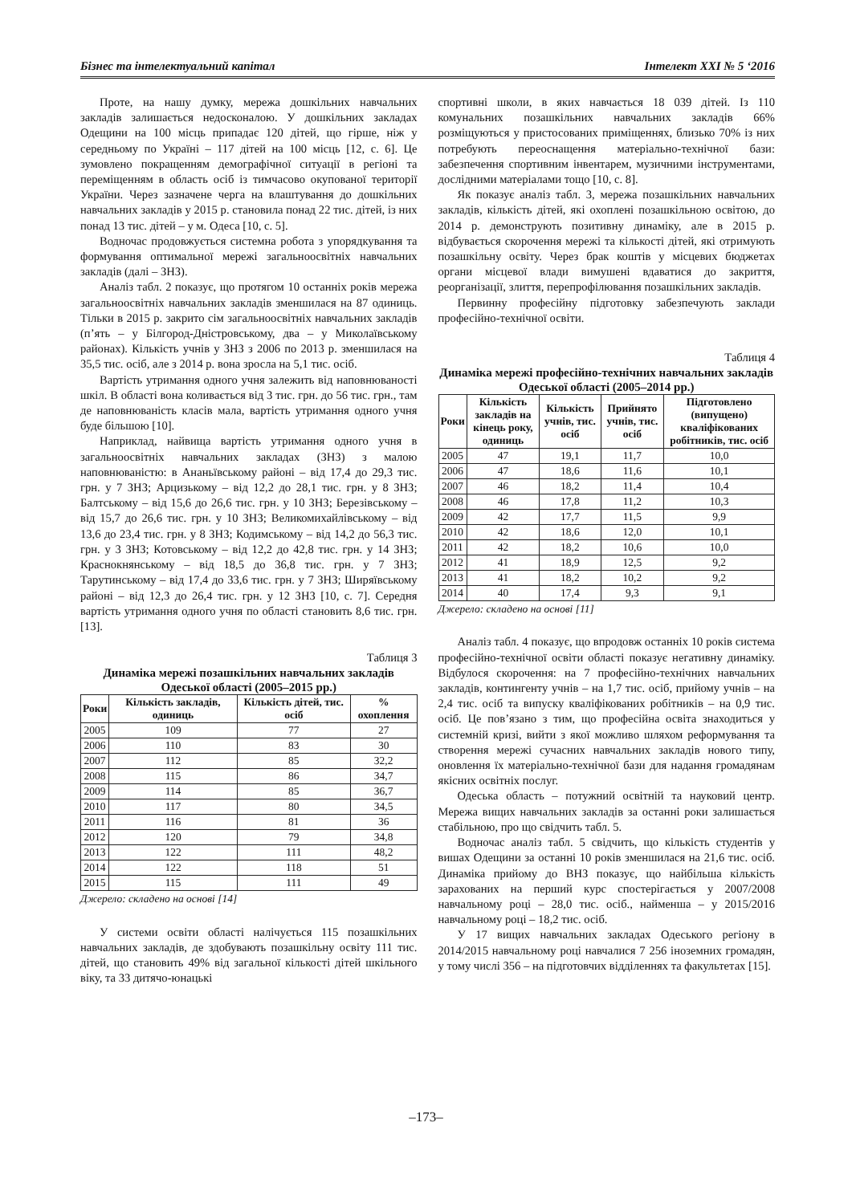Бізнес та інтелектуальний капітал Інтелект XXI № 5 ‘2016
Проте, на нашу думку, мережа дошкільних навчальних закладів залишається недосконалою. У дошкільних закладах Одещини на 100 місць припадає 120 дітей, що гірше, ніж у середньому по Україні – 117 дітей на 100 місць [12, с. 6]. Це зумовлено покращенням демографічної ситуації в регіоні та переміщенням в область осіб із тимчасово окупованої території України. Через зазначене черга на влаштування до дошкільних навчальних закладів у 2015 р. становила понад 22 тис. дітей, із них понад 13 тис. дітей – у м. Одеса [10, с. 5].
Водночас продовжується системна робота з упорядкування та формування оптимальної мережі загальноосвітніх навчальних закладів (далі – ЗНЗ).
Аналіз табл. 2 показує, що протягом 10 останніх років мережа загальноосвітніх навчальних закладів зменшилася на 87 одиниць. Тільки в 2015 р. закрито сім загальноосвітніх навчальних закладів (п’ять – у Білгород-Дністровському, два – у Миколаївському районах). Кількість учнів у ЗНЗ з 2006 по 2013 р. зменшилася на 35,5 тис. осіб, але з 2014 р. вона зросла на 5,1 тис. осіб.
Вартість утримання одного учня залежить від наповнюваності шкіл. В області вона коливається від 3 тис. грн. до 56 тис. грн., там де наповнюваність класів мала, вартість утримання одного учня буде більшою [10].
Наприклад, найвища вартість утримання одного учня в загальноосвітніх навчальних закладах (ЗНЗ) з малою наповнюваністю: в Ананьївському районі – від 17,4 до 29,3 тис. грн. у 7 ЗНЗ; Арцизькому – від 12,2 до 28,1 тис. грн. у 8 ЗНЗ; Балтському – від 15,6 до 26,6 тис. грн. у 10 ЗНЗ; Березівському – від 15,7 до 26,6 тис. грн. у 10 ЗНЗ; Великомихайлівському – від 13,6 до 23,4 тис. грн. у 8 ЗНЗ; Кодимському – від 14,2 до 56,3 тис. грн. у 3 ЗНЗ; Котовському – від 12,2 до 42,8 тис. грн. у 14 ЗНЗ; Краснокнянському – від 18,5 до 36,8 тис. грн. у 7 ЗНЗ; Тарутинському – від 17,4 до 33,6 тис. грн. у 7 ЗНЗ; Ширяївському районі – від 12,3 до 26,4 тис. грн. у 12 ЗНЗ [10, с. 7]. Середня вартість утримання одного учня по області становить 8,6 тис. грн. [13].
Таблиця 3
Динаміка мережі позашкільних навчальних закладів Одеської області (2005–2015 рр.)
| Роки | Кількість закладів, одиниць | Кількість дітей, тис. осіб | % охоплення |
| --- | --- | --- | --- |
| 2005 | 109 | 77 | 27 |
| 2006 | 110 | 83 | 30 |
| 2007 | 112 | 85 | 32,2 |
| 2008 | 115 | 86 | 34,7 |
| 2009 | 114 | 85 | 36,7 |
| 2010 | 117 | 80 | 34,5 |
| 2011 | 116 | 81 | 36 |
| 2012 | 120 | 79 | 34,8 |
| 2013 | 122 | 111 | 48,2 |
| 2014 | 122 | 118 | 51 |
| 2015 | 115 | 111 | 49 |
Джерело: складено на основі [14]
У системи освіти області налічується 115 позашкільних навчальних закладів, де здобувають позашкільну освіту 111 тис. дітей, що становить 49% від загальної кількості дітей шкільного віку, та 33 дитячо-юнацькі
спортивні школи, в яких навчається 18 039 дітей. Із 110 комунальних позашкільних навчальних закладів 66% розміщуються у пристосованих приміщеннях, близько 70% із них потребують переоснащення матеріально-технічної бази: забезпечення спортивним інвентарем, музичними інструментами, дослідними матеріалами тощо [10, с. 8].
Як показує аналіз табл. 3, мережа позашкільних навчальних закладів, кількість дітей, які охоплені позашкільною освітою, до 2014 р. демонструють позитивну динаміку, але в 2015 р. відбувається скорочення мережі та кількості дітей, які отримують позашкільну освіту. Через брак коштів у місцевих бюджетах органи місцевої влади вимушені вдаватися до закриття, реорганізації, злиття, перепрофілювання позашкільних закладів.
Первинну професійну підготовку забезпечують заклади професійно-технічної освіти.
Таблиця 4
Динаміка мережі професійно-технічних навчальних закладів Одеської області (2005–2014 рр.)
| Роки | Кількість закладів на кінець року, одиниць | Кількість учнів, тис. осіб | Прийнято учнів, тис. осіб | Підготовлено (випущено) кваліфікованих робітників, тис. осіб |
| --- | --- | --- | --- | --- |
| 2005 | 47 | 19,1 | 11,7 | 10,0 |
| 2006 | 47 | 18,6 | 11,6 | 10,1 |
| 2007 | 46 | 18,2 | 11,4 | 10,4 |
| 2008 | 46 | 17,8 | 11,2 | 10,3 |
| 2009 | 42 | 17,7 | 11,5 | 9,9 |
| 2010 | 42 | 18,6 | 12,0 | 10,1 |
| 2011 | 42 | 18,2 | 10,6 | 10,0 |
| 2012 | 41 | 18,9 | 12,5 | 9,2 |
| 2013 | 41 | 18,2 | 10,2 | 9,2 |
| 2014 | 40 | 17,4 | 9,3 | 9,1 |
Джерело: складено на основі [11]
Аналіз табл. 4 показує, що впродовж останніх 10 років система професійно-технічної освіти області показує негативну динаміку. Відбулося скорочення: на 7 професійно-технічних навчальних закладів, контингенту учнів – на 1,7 тис. осіб, прийому учнів – на 2,4 тис. осіб та випуску кваліфікованих робітників – на 0,9 тис. осіб. Це пов’язано з тим, що професійна освіта знаходиться у системній кризі, вийти з якої можливо шляхом реформування та створення мережі сучасних навчальних закладів нового типу, оновлення їх матеріально-технічної бази для надання громадянам якісних освітніх послуг.
Одеська область – потужний освітній та науковий центр. Мережа вищих навчальних закладів за останні роки залишається стабільною, про що свідчить табл. 5.
Водночас аналіз табл. 5 свідчить, що кількість студентів у вишах Одещини за останні 10 років зменшилася на 21,6 тис. осіб. Динаміка прийому до ВНЗ показує, що найбільша кількість зарахованих на перший курс спостерігається у 2007/2008 навчальному році – 28,0 тис. осіб., найменша – у 2015/2016 навчальному році – 18,2 тис. осіб.
У 17 вищих навчальних закладах Одеського регіону в 2014/2015 навчальному році навчалися 7 256 іноземних громадян, у тому числі 356 – на підготовчих відділеннях та факультетах [15].
–173–